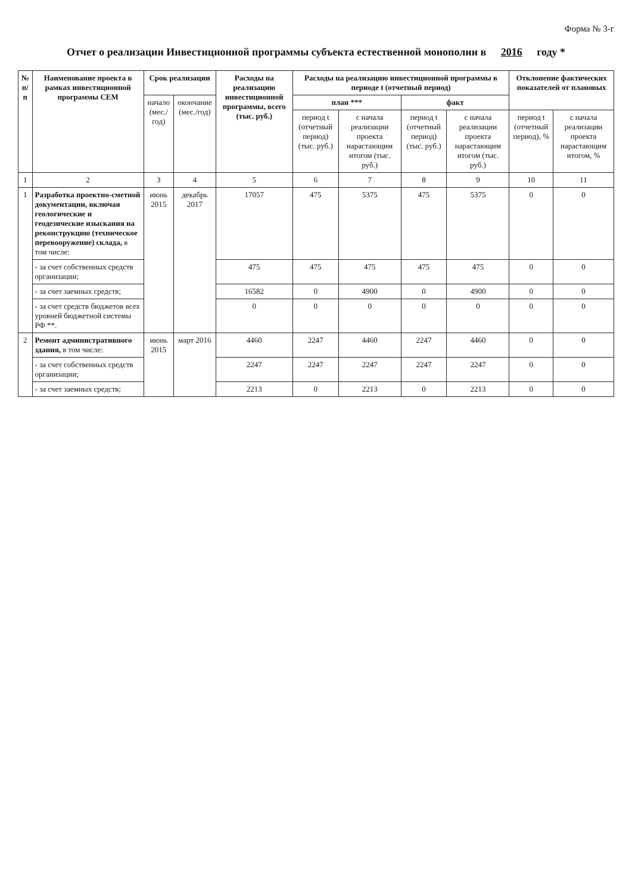Форма № 3-г
Отчет о реализации Инвестиционной программы субъекта естественной монополии в 2016 году *
| № п/п | Наименование проекта в рамках инвестиционной программы СЕМ | Срок реализации | | Расходы на реализацию инвестиционной программы, всего (тыс. руб.) | Расходы на реализацию инвестиционной программы в периоде t (отчетный период) | | | | Отклонение фактических показателей от плановых | |
| --- | --- | --- | --- | --- | --- | --- | --- | --- | --- | --- |
| | | начало (мес./год) | окончание (мес./год) | | план *** | | факт | | | |
| | | | | | период t (отчетный период) (тыс. руб.) | с начала реализации проекта нарастающим итогом (тыс. руб.) | период t (отчетный период) (тыс. руб.) | с начала реализации проекта нарастающим итогом (тыс. руб.) | период t (отчетный период), % | с начала реализации проекта нарастающим итогом, % |
| 1 | 2 | 3 | 4 | 5 | 6 | 7 | 8 | 9 | 10 | 11 |
| 1 | Разработка проектно-сметной документации, включая геологические и геодезические изыскания на реконструкцию (техническое перевооружение) склада, в том числе: | июнь 2015 | декабрь 2017 | 17057 | 475 | 5375 | 475 | 5375 | 0 | 0 |
| | - за счет собственных средств организации; | | | 475 | 475 | 475 | 475 | 475 | 0 | 0 |
| | - за счет заемных средств; | | | 16582 | 0 | 4900 | 0 | 4900 | 0 | 0 |
| | - за счет средств бюджетов всех уровней бюджетной системы РФ **. | | | 0 | 0 | 0 | 0 | 0 | 0 | 0 |
| 2 | Ремонт административного здания, в том числе: | июнь 2015 | март 2016 | 4460 | 2247 | 4460 | 2247 | 4460 | 0 | 0 |
| | - за счет собственных средств организации; | | | 2247 | 2247 | 2247 | 2247 | 2247 | 0 | 0 |
| | - за счет заемных средств; | | | 2213 | 0 | 2213 | 0 | 2213 | 0 | 0 |